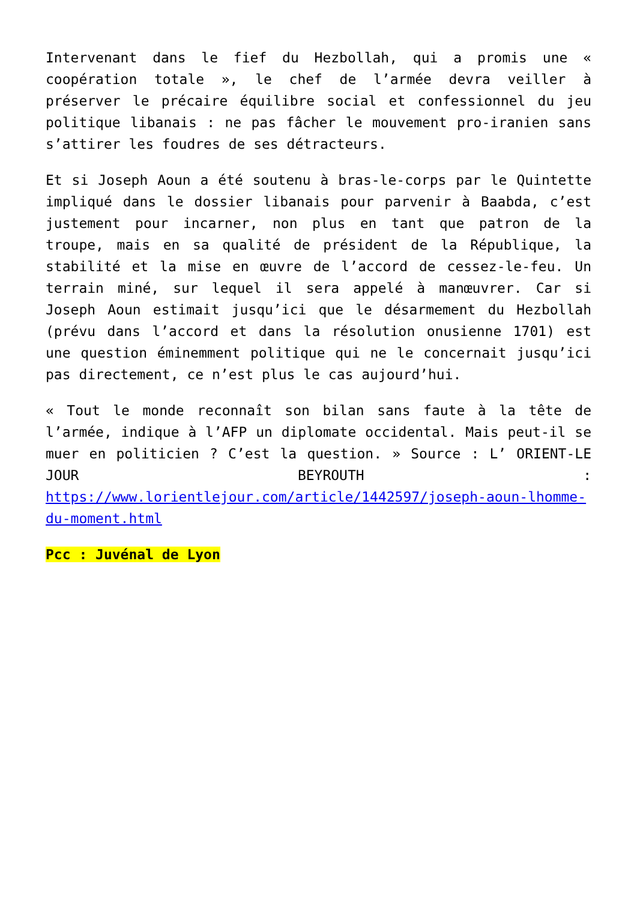Intervenant dans le fief du Hezbollah, qui a promis une « coopération totale », le chef de l’armée devra veiller à préserver le précaire équilibre social et confessionnel du jeu politique libanais : ne pas fâcher le mouvement pro-iranien sans s’attirer les foudres de ses détracteurs.
Et si Joseph Aoun a été soutenu à bras-le-corps par le Quintette impliqué dans le dossier libanais pour parvenir à Baabda, c’est justement pour incarner, non plus en tant que patron de la troupe, mais en sa qualité de président de la République, la stabilité et la mise en œuvre de l’accord de cessez-le-feu. Un terrain miné, sur lequel il sera appelé à manœuvrer. Car si Joseph Aoun estimait jusqu’ici que le désarmement du Hezbollah (prévu dans l’accord et dans la résolution onusienne 1701) est une question éminemment politique qui ne le concernait jusqu’ici pas directement, ce n’est plus le cas aujourd’hui.
« Tout le monde reconnaît son bilan sans faute à la tête de l’armée, indique à l’AFP un diplomate occidental. Mais peut-il se muer en politicien ? C’est la question. » Source : L’ ORIENT-LE JOUR BEYROUTH : https://www.lorientlejour.com/article/1442597/joseph-aoun-lhomme-du-moment.html
Pcc : Juvénal de Lyon